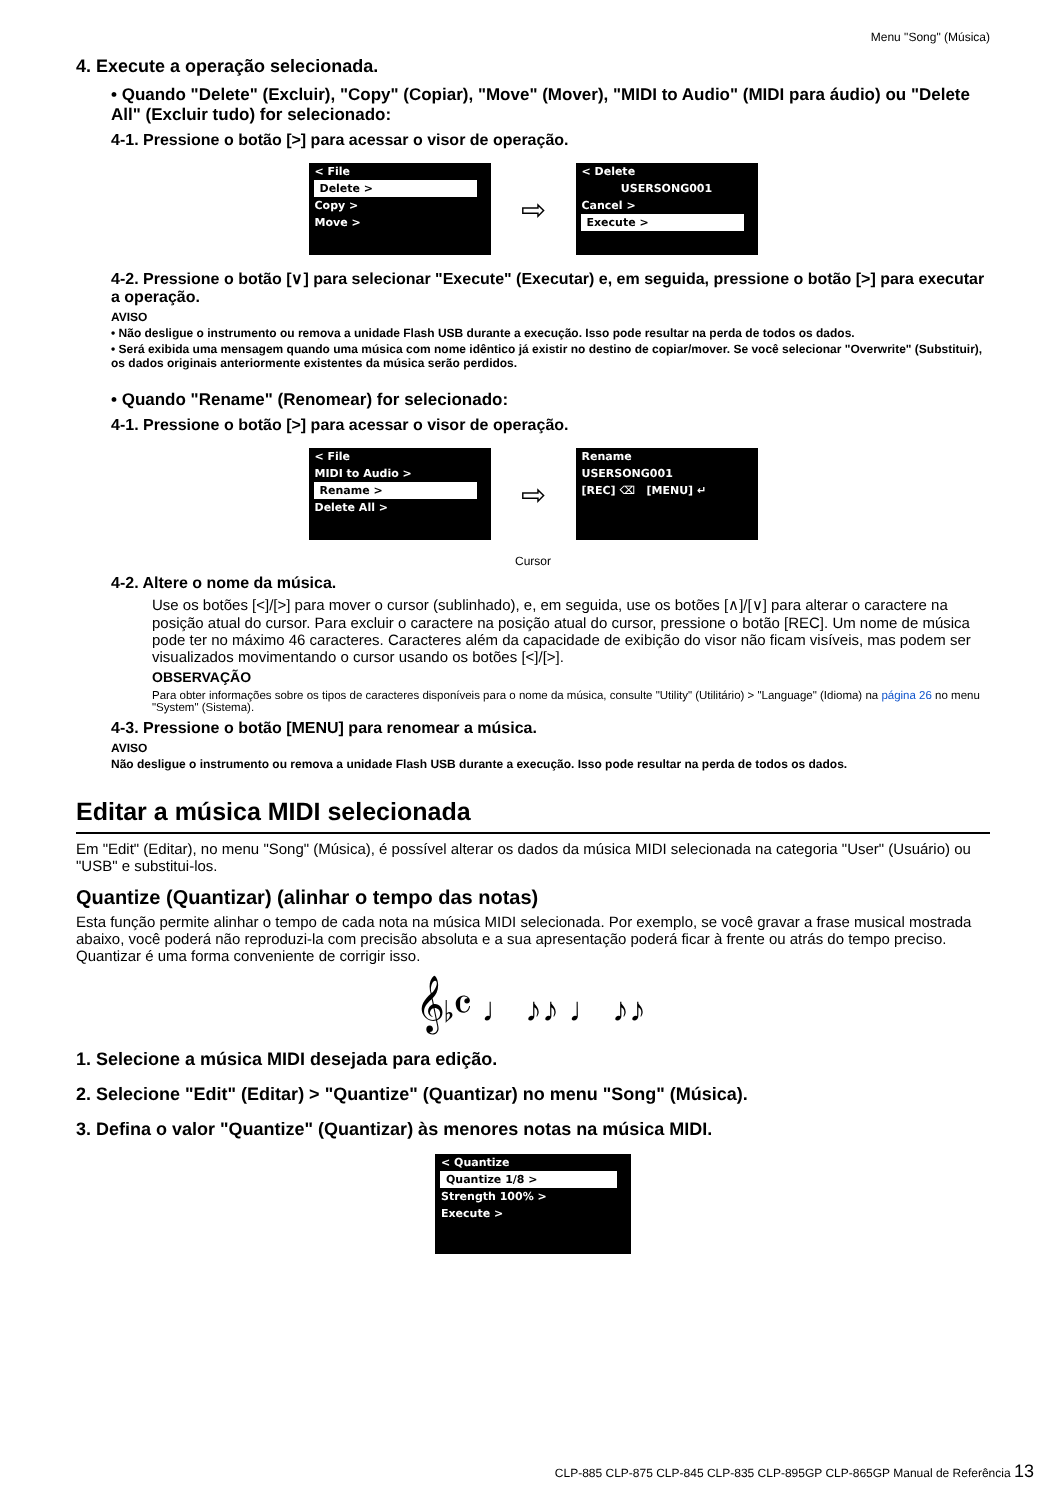Menu "Song" (Música)
4. Execute a operação selecionada.
• Quando "Delete" (Excluir), "Copy" (Copiar), "Move" (Mover), "MIDI to Audio" (MIDI para áudio) ou "Delete All" (Excluir tudo) for selecionado:
4-1. Pressione o botão [>] para acessar o visor de operação.
< File
Delete >
Copy >
Move >
⇨
< Delete
USERSONG001
Cancel >
Execute >
4-2. Pressione o botão [∨] para selecionar "Execute" (Executar) e, em seguida, pressione o botão [>] para executar a operação.
AVISO
• Não desligue o instrumento ou remova a unidade Flash USB durante a execução. Isso pode resultar na perda de todos os dados.
• Será exibida uma mensagem quando uma música com nome idêntico já existir no destino de copiar/mover. Se você selecionar "Overwrite" (Substituir), os dados originais anteriormente existentes da música serão perdidos.
• Quando "Rename" (Renomear) for selecionado:
4-1. Pressione o botão [>] para acessar o visor de operação.
< File
MIDI to Audio >
Rename >
Delete All >
⇨
Rename
USERSONG001
[REC] ⌫ [MENU] ↵
Cursor
4-2. Altere o nome da música.
Use os botões [<]/[>] para mover o cursor (sublinhado), e, em seguida, use os botões [∧]/[∨] para alterar o caractere na posição atual do cursor. Para excluir o caractere na posição atual do cursor, pressione o botão [REC]. Um nome de música pode ter no máximo 46 caracteres. Caracteres além da capacidade de exibição do visor não ficam visíveis, mas podem ser visualizados movimentando o cursor usando os botões [<]/[>].
OBSERVAÇÃO
Para obter informações sobre os tipos de caracteres disponíveis para o nome da música, consulte "Utility" (Utilitário) > "Language" (Idioma) na página 26 no menu "System" (Sistema).
4-3. Pressione o botão [MENU] para renomear a música.
AVISO
Não desligue o instrumento ou remova a unidade Flash USB durante a execução. Isso pode resultar na perda de todos os dados.
Editar a música MIDI selecionada
Em "Edit" (Editar), no menu "Song" (Música), é possível alterar os dados da música MIDI selecionada na categoria "User" (Usuário) ou "USB" e substitui-los.
Quantize (Quantizar) (alinhar o tempo das notas)
Esta função permite alinhar o tempo de cada nota na música MIDI selecionada. Por exemplo, se você gravar a frase musical mostrada abaixo, você poderá não reproduzi-la com precisão absoluta e a sua apresentação poderá ficar à frente ou atrás do tempo preciso. Quantizar é uma forma conveniente de corrigir isso.
𝄞♭𝄴 ♩ ♪♪ ♩ ♪♪
1. Selecione a música MIDI desejada para edição.
2. Selecione "Edit" (Editar) > "Quantize" (Quantizar) no menu "Song" (Música).
3. Defina o valor "Quantize" (Quantizar) às menores notas na música MIDI.
< Quantize
Quantize 1/8 >
Strength 100% >
Execute >
CLP-885 CLP-875 CLP-845 CLP-835 CLP-895GP CLP-865GP Manual de Referência 13